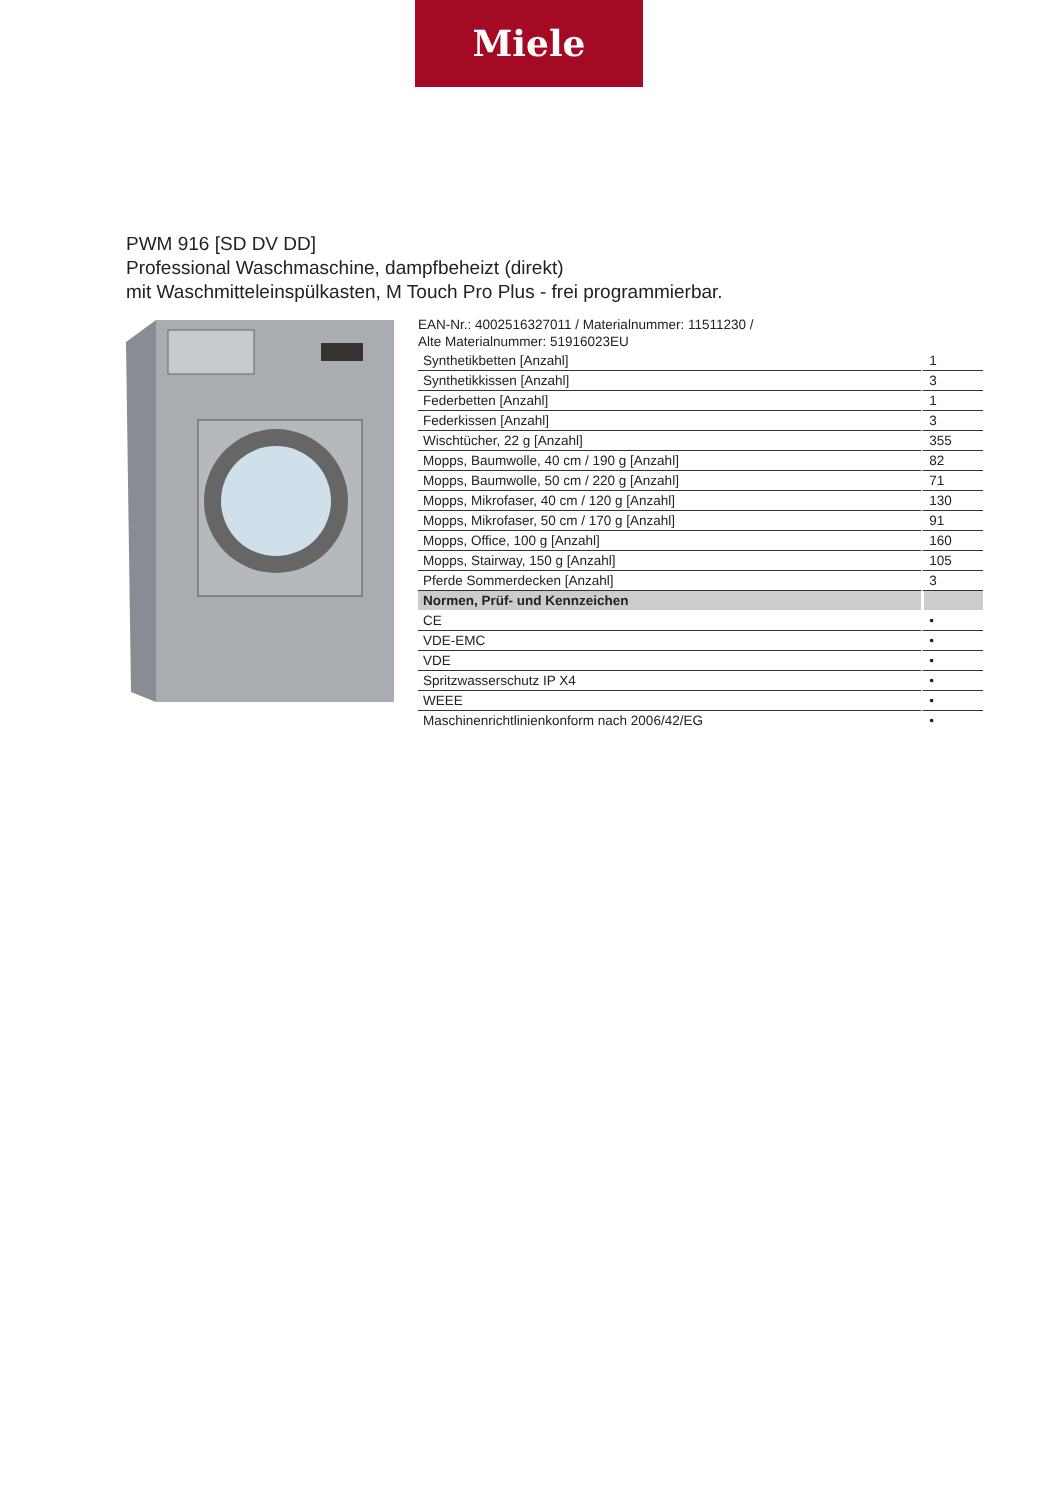Miele
PWM 916 [SD DV DD]
Professional Waschmaschine, dampfbeheizt (direkt)
mit Waschmitteleinspülkasten, M Touch Pro Plus - frei programmierbar.
EAN-Nr.: 4002516327011 / Materialnummer: 11511230 /
Alte Materialnummer: 51916023EU
| Synthetikbetten [Anzahl] | 1 |
| Synthetikkissen [Anzahl] | 3 |
| Federbetten [Anzahl] | 1 |
| Federkissen [Anzahl] | 3 |
| Wischtücher, 22 g [Anzahl] | 355 |
| Mopps, Baumwolle, 40 cm / 190 g [Anzahl] | 82 |
| Mopps, Baumwolle, 50 cm / 220 g [Anzahl] | 71 |
| Mopps, Mikrofaser, 40 cm / 120 g [Anzahl] | 130 |
| Mopps, Mikrofaser, 50 cm / 170 g [Anzahl] | 91 |
| Mopps, Office, 100 g [Anzahl] | 160 |
| Mopps, Stairway, 150 g [Anzahl] | 105 |
| Pferde Sommerdecken [Anzahl] | 3 |
| Normen, Prüf- und Kennzeichen | |
| CE | • |
| VDE-EMC | • |
| VDE | • |
| Spritzwasserschutz IP X4 | • |
| WEEE | • |
| Maschinenrichtlinienkonform nach 2006/42/EG | • |